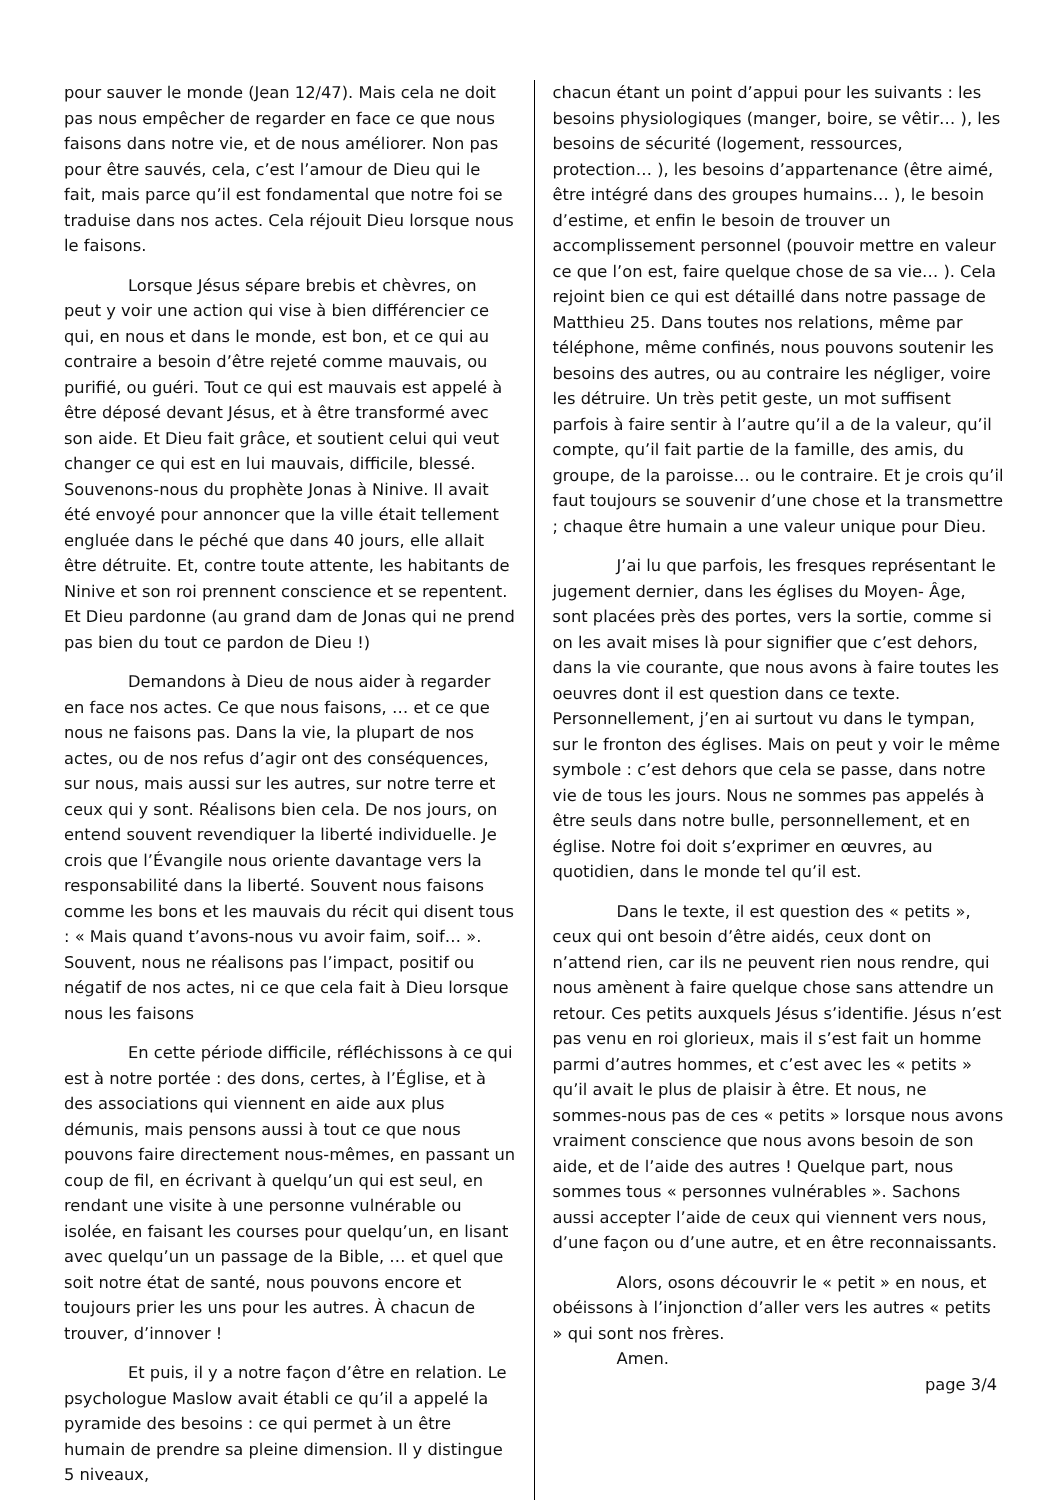pour sauver le monde (Jean 12/47). Mais cela ne doit pas nous empêcher de regarder en face ce que nous faisons dans notre vie, et de nous améliorer. Non pas pour être sauvés, cela, c’est l’amour de Dieu qui le fait, mais parce qu’il est fondamental que notre foi se traduise dans nos actes. Cela réjouit Dieu lorsque nous le faisons.
Lorsque Jésus sépare brebis et chèvres, on peut y voir une action qui vise à bien différencier ce qui, en nous et dans le monde, est bon, et ce qui au contraire a besoin d’être rejeté comme mauvais, ou purifié, ou guéri. Tout ce qui est mauvais est appelé à être déposé devant Jésus, et à être transformé avec son aide. Et Dieu fait grâce, et soutient celui qui veut changer ce qui est en lui mauvais, difficile, blessé. Souvenons-nous du prophète Jonas à Ninive. Il avait été envoyé pour annoncer que la ville était tellement engluée dans le péché que dans 40 jours, elle allait être détruite. Et, contre toute attente, les habitants de Ninive et son roi prennent conscience et se repentent. Et Dieu pardonne (au grand dam de Jonas qui ne prend pas bien du tout ce pardon de Dieu !)
Demandons à Dieu de nous aider à regarder en face nos actes. Ce que nous faisons, … et ce que nous ne faisons pas. Dans la vie, la plupart de nos actes, ou de nos refus d’agir ont des conséquences, sur nous, mais aussi sur les autres, sur notre terre et ceux qui y sont. Réalisons bien cela. De nos jours, on entend souvent revendiquer la liberté individuelle. Je crois que l’Évangile nous oriente davantage vers la responsabilité dans la liberté. Souvent nous faisons comme les bons et les mauvais du récit qui disent tous : « Mais quand t’avons-nous vu avoir faim, soif… ». Souvent, nous ne réalisons pas l’impact, positif ou négatif de nos actes, ni ce que cela fait à Dieu lorsque nous les faisons
En cette période difficile, réfléchissons à ce qui est à notre portée : des dons, certes, à l’Église, et à des associations qui viennent en aide aux plus démunis, mais pensons aussi à tout ce que nous pouvons faire directement nous-mêmes, en passant un coup de fil, en écrivant à quelqu’un qui est seul, en rendant une visite à une personne vulnérable ou isolée, en faisant les courses pour quelqu’un, en lisant avec quelqu’un un passage de la Bible, … et quel que soit notre état de santé, nous pouvons encore et toujours prier les uns pour les autres. À chacun de trouver, d’innover !
Et puis, il y a notre façon d’être en relation. Le psychologue Maslow avait établi ce qu’il a appelé la pyramide des besoins : ce qui permet à un être humain de prendre sa pleine dimension. Il y distingue 5 niveaux,
chacun étant un point d’appui pour les suivants : les besoins physiologiques (manger, boire, se vêtir… ), les besoins de sécurité (logement, ressources, protection… ), les besoins d’appartenance (être aimé, être intégré dans des groupes humains… ), le besoin d’estime, et enfin le besoin de trouver un accomplissement personnel (pouvoir mettre en valeur ce que l’on est, faire quelque chose de sa vie… ). Cela rejoint bien ce qui est détaillé dans notre passage de Matthieu 25. Dans toutes nos relations, même par téléphone, même confinés, nous pouvons soutenir les besoins des autres, ou au contraire les négliger, voire les détruire. Un très petit geste, un mot suffisent parfois à faire sentir à l’autre qu’il a de la valeur, qu’il compte, qu’il fait partie de la famille, des amis, du groupe, de la paroisse… ou le contraire. Et je crois qu’il faut toujours se souvenir d’une chose et la transmettre ; chaque être humain a une valeur unique pour Dieu.
J’ai lu que parfois, les fresques représentant le jugement dernier, dans les églises du Moyen- Âge, sont placées près des portes, vers la sortie, comme si on les avait mises là pour signifier que c’est dehors, dans la vie courante, que nous avons à faire toutes les oeuvres dont il est question dans ce texte. Personnellement, j’en ai surtout vu dans le tympan, sur le fronton des églises. Mais on peut y voir le même symbole : c’est dehors que cela se passe, dans notre vie de tous les jours. Nous ne sommes pas appelés à être seuls dans notre bulle, personnellement, et en église. Notre foi doit s’exprimer en œuvres, au quotidien, dans le monde tel qu’il est.
Dans le texte, il est question des « petits », ceux qui ont besoin d’être aidés, ceux dont on n’attend rien, car ils ne peuvent rien nous rendre, qui nous amènent à faire quelque chose sans attendre un retour. Ces petits auxquels Jésus s’identifie. Jésus n’est pas venu en roi glorieux, mais il s’est fait un homme parmi d’autres hommes, et c’est avec les « petits » qu’il avait le plus de plaisir à être. Et nous, ne sommes-nous pas de ces « petits » lorsque nous avons vraiment conscience que nous avons besoin de son aide, et de l’aide des autres ! Quelque part, nous sommes tous « personnes vulnérables ». Sachons aussi accepter l’aide de ceux qui viennent vers nous, d’une façon ou d’une autre, et en être reconnaissants.
Alors, osons découvrir le « petit » en nous, et obéissons à l’injonction d’aller vers les autres « petits » qui sont nos frères.
Amen.
page 3/4